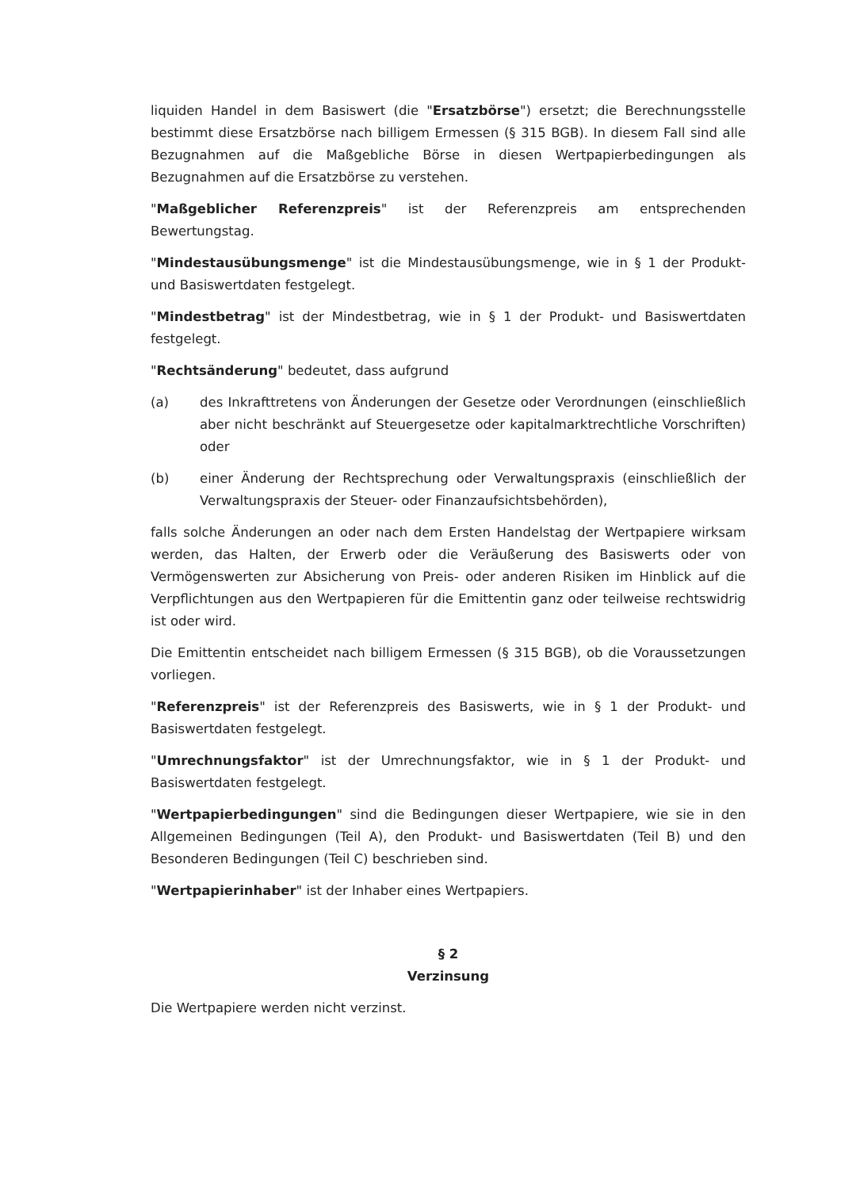liquiden Handel in dem Basiswert (die "Ersatzbörse") ersetzt; die Berechnungsstelle bestimmt diese Ersatzbörse nach billigem Ermessen (§ 315 BGB). In diesem Fall sind alle Bezugnahmen auf die Maßgebliche Börse in diesen Wertpapierbedingungen als Bezugnahmen auf die Ersatzbörse zu verstehen.
"Maßgeblicher Referenzpreis" ist der Referenzpreis am entsprechenden Bewertungstag.
"Mindestausübungsmenge" ist die Mindestausübungsmenge, wie in § 1 der Produkt- und Basiswertdaten festgelegt.
"Mindestbetrag" ist der Mindestbetrag, wie in § 1 der Produkt- und Basiswertdaten festgelegt.
"Rechtsänderung" bedeutet, dass aufgrund
(a) des Inkrafttretens von Änderungen der Gesetze oder Verordnungen (einschließlich aber nicht beschränkt auf Steuergesetze oder kapitalmarktrechtliche Vorschriften) oder
(b) einer Änderung der Rechtsprechung oder Verwaltungspraxis (einschließlich der Verwaltungspraxis der Steuer- oder Finanzaufsichtsbehörden),
falls solche Änderungen an oder nach dem Ersten Handelstag der Wertpapiere wirksam werden, das Halten, der Erwerb oder die Veräußerung des Basiswerts oder von Vermögenswerten zur Absicherung von Preis- oder anderen Risiken im Hinblick auf die Verpflichtungen aus den Wertpapieren für die Emittentin ganz oder teilweise rechtswidrig ist oder wird.
Die Emittentin entscheidet nach billigem Ermessen (§ 315 BGB), ob die Voraussetzungen vorliegen.
"Referenzpreis" ist der Referenzpreis des Basiswerts, wie in § 1 der Produkt- und Basiswertdaten festgelegt.
"Umrechnungsfaktor" ist der Umrechnungsfaktor, wie in § 1 der Produkt- und Basiswertdaten festgelegt.
"Wertpapierbedingungen" sind die Bedingungen dieser Wertpapiere, wie sie in den Allgemeinen Bedingungen (Teil A), den Produkt- und Basiswertdaten (Teil B) und den Besonderen Bedingungen (Teil C) beschrieben sind.
"Wertpapierinhaber" ist der Inhaber eines Wertpapiers.
§ 2
Verzinsung
Die Wertpapiere werden nicht verzinst.